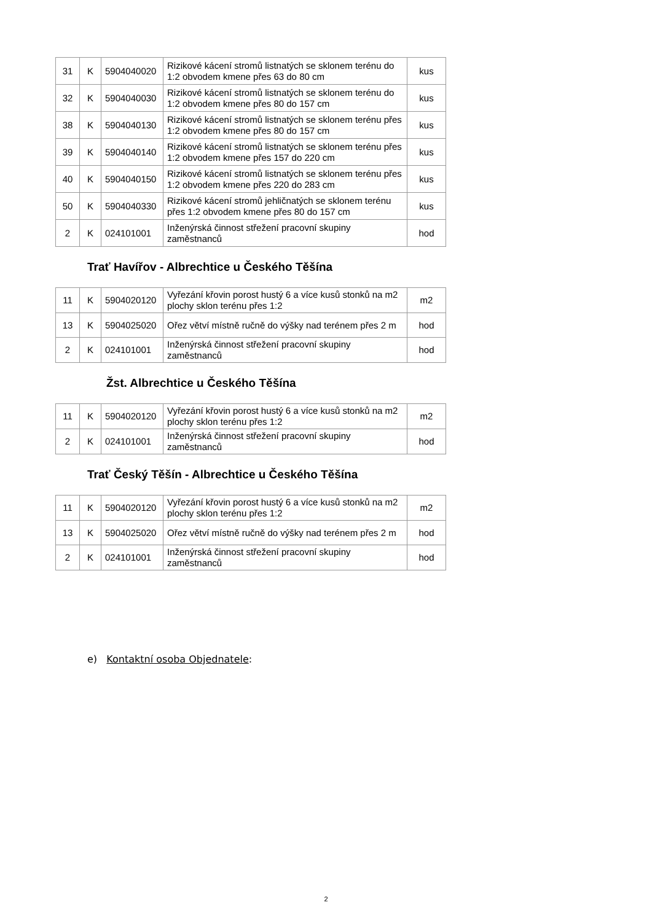| 31 | K | 5904040020 | Rizikové kácení stromů listnatých se sklonem terénu do 1:2 obvodem kmene přes 63 do 80 cm | kus |
| 32 | K | 5904040030 | Rizikové kácení stromů listnatých se sklonem terénu do 1:2 obvodem kmene přes 80 do 157 cm | kus |
| 38 | K | 5904040130 | Rizikové kácení stromů listnatých se sklonem terénu přes 1:2 obvodem kmene přes 80 do 157 cm | kus |
| 39 | K | 5904040140 | Rizikové kácení stromů listnatých se sklonem terénu přes 1:2 obvodem kmene přes 157 do 220 cm | kus |
| 40 | K | 5904040150 | Rizikové kácení stromů listnatých se sklonem terénu přes 1:2 obvodem kmene přes 220 do 283 cm | kus |
| 50 | K | 5904040330 | Rizikové kácení stromů jehličnatých se sklonem terénu přes 1:2 obvodem kmene přes 80 do 157 cm | kus |
| 2 | K | 024101001 | Inženýrská činnost střežení pracovní skupiny zaměstnanců | hod |
Trať Havířov - Albrechtice u Českého Těšína
| 11 | K | 5904020120 | Vyřezání křovin porost hustý 6 a více kusů stonků na m2 plochy sklon terénu přes 1:2 | m2 |
| 13 | K | 5904025020 | Ořez větví místně ručně do výšky nad terénem přes 2 m | hod |
| 2 | K | 024101001 | Inženýrská činnost střežení pracovní skupiny zaměstnanců | hod |
Žst. Albrechtice u Českého Těšína
| 11 | K | 5904020120 | Vyřezání křovin porost hustý 6 a více kusů stonků na m2 plochy sklon terénu přes 1:2 | m2 |
| 2 | K | 024101001 | Inženýrská činnost střežení pracovní skupiny zaměstnanců | hod |
Trať Český Těšín - Albrechtice u Českého Těšína
| 11 | K | 5904020120 | Vyřezání křovin porost hustý 6 a více kusů stonků na m2 plochy sklon terénu přes 1:2 | m2 |
| 13 | K | 5904025020 | Ořez větví místně ručně do výšky nad terénem přes 2 m | hod |
| 2 | K | 024101001 | Inženýrská činnost střežení pracovní skupiny zaměstnanců | hod |
e) Kontaktní osoba Objednatele:
2